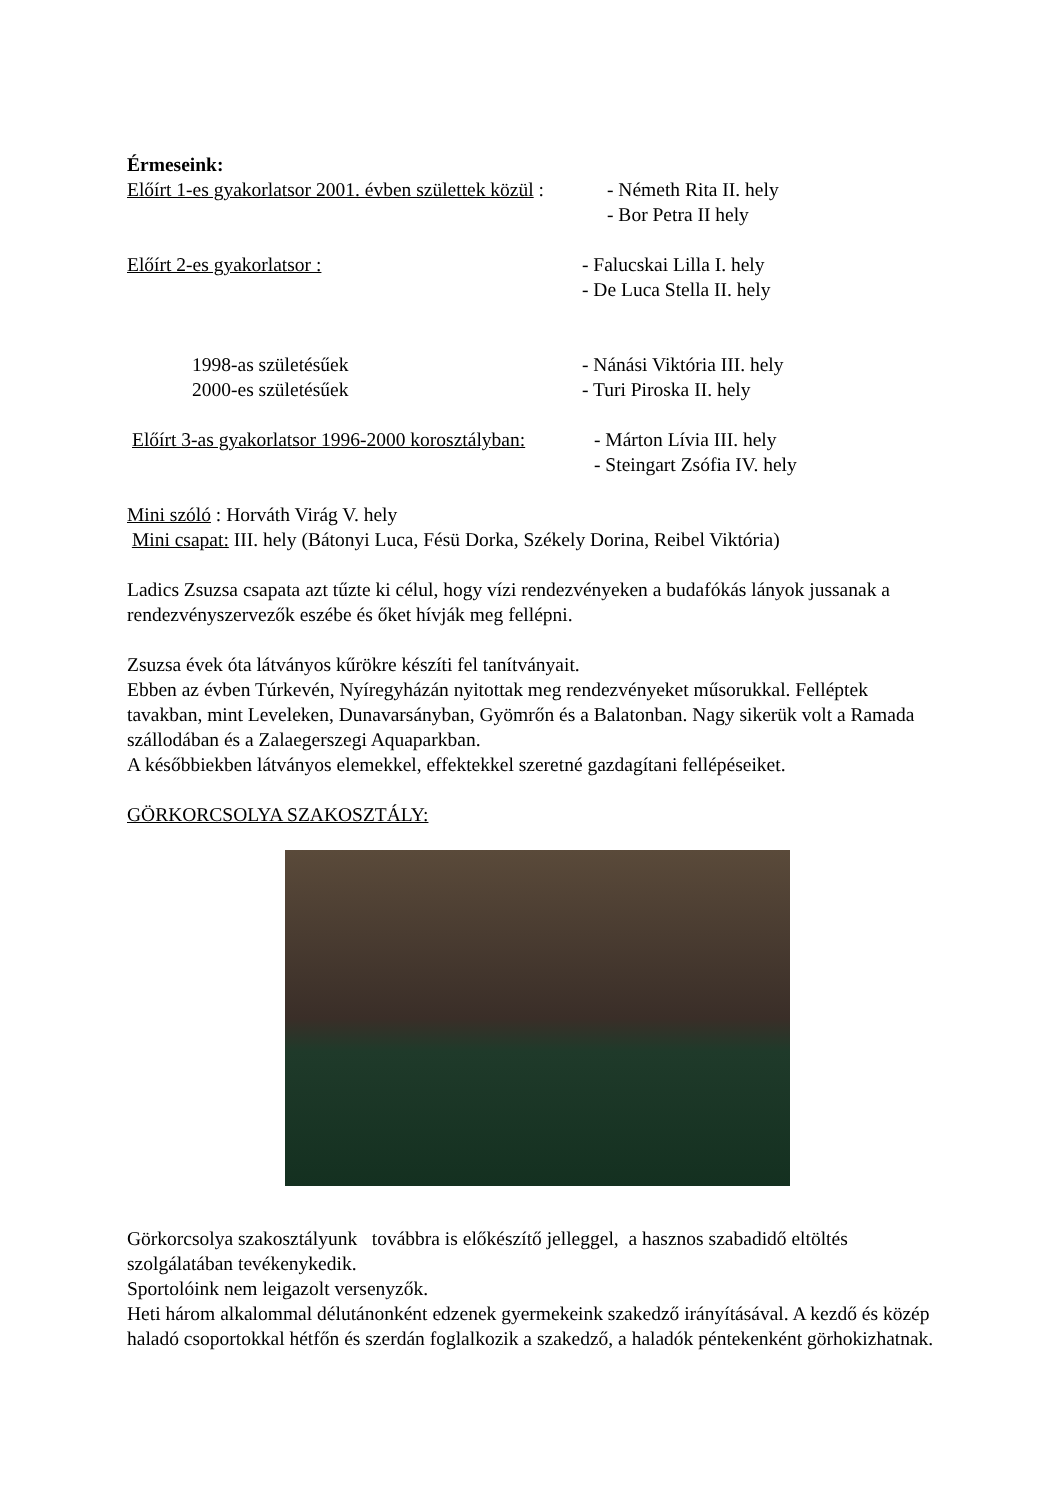Érmeseink:
Előírt 1-es gyakorlatsor 2001. évben születtek közül :
- Németh Rita II. hely
- Bor Petra II hely
Előírt 2-es gyakorlatsor : - Falucskai Lilla I. hely
- De Luca Stella II. hely
1998-as születésűek
2000-es születésűek
- Nánási Viktória III. hely
- Turi Piroska II. hely
Előírt 3-as gyakorlatsor 1996-2000 korosztályban:
- Márton Lívia III. hely
- Steingart Zsófia IV. hely
Mini szóló : Horváth Virág V. hely
Mini csapat: III. hely (Bátonyi Luca, Fésü Dorka, Székely Dorina, Reibel Viktória)
Ladics Zsuzsa csapata azt tűzte ki célul, hogy vízi rendezvényeken a budafókás lányok jussanak a rendezvényszervezők eszébe és őket hívják meg fellépni.
Zsuzsa évek óta látványos kűrökre készíti fel tanítványait.
Ebben az évben Túrkevén, Nyíregyházán nyitottak meg rendezvényeket műsorukkal. Felléptek tavakban, mint Leveleken, Dunavarsányban, Gyömrőn és a Balatonban. Nagy sikerük volt a Ramada szállodában és a Zalaegerszegi Aquaparkban.
A későbbiekben látványos elemekkel, effektekkel szeretné gazdagítani fellépéseiket.
GÖRKORCSOLYA SZAKOSZTÁLY:
Görkorcsolya szakosztályunk továbbra is előkészítő jelleggel, a hasznos szabadidő eltöltés szolgálatában tevékenykedik.
Sportolóink nem leigazolt versenyzők.
Heti három alkalommal délutánonként edzenek gyermekeink szakedző irányításával. A kezdő és közép haladó csoportokkal hétfőn és szerdán foglalkozik a szakedző, a haladók péntekenként görhokizhatnak.